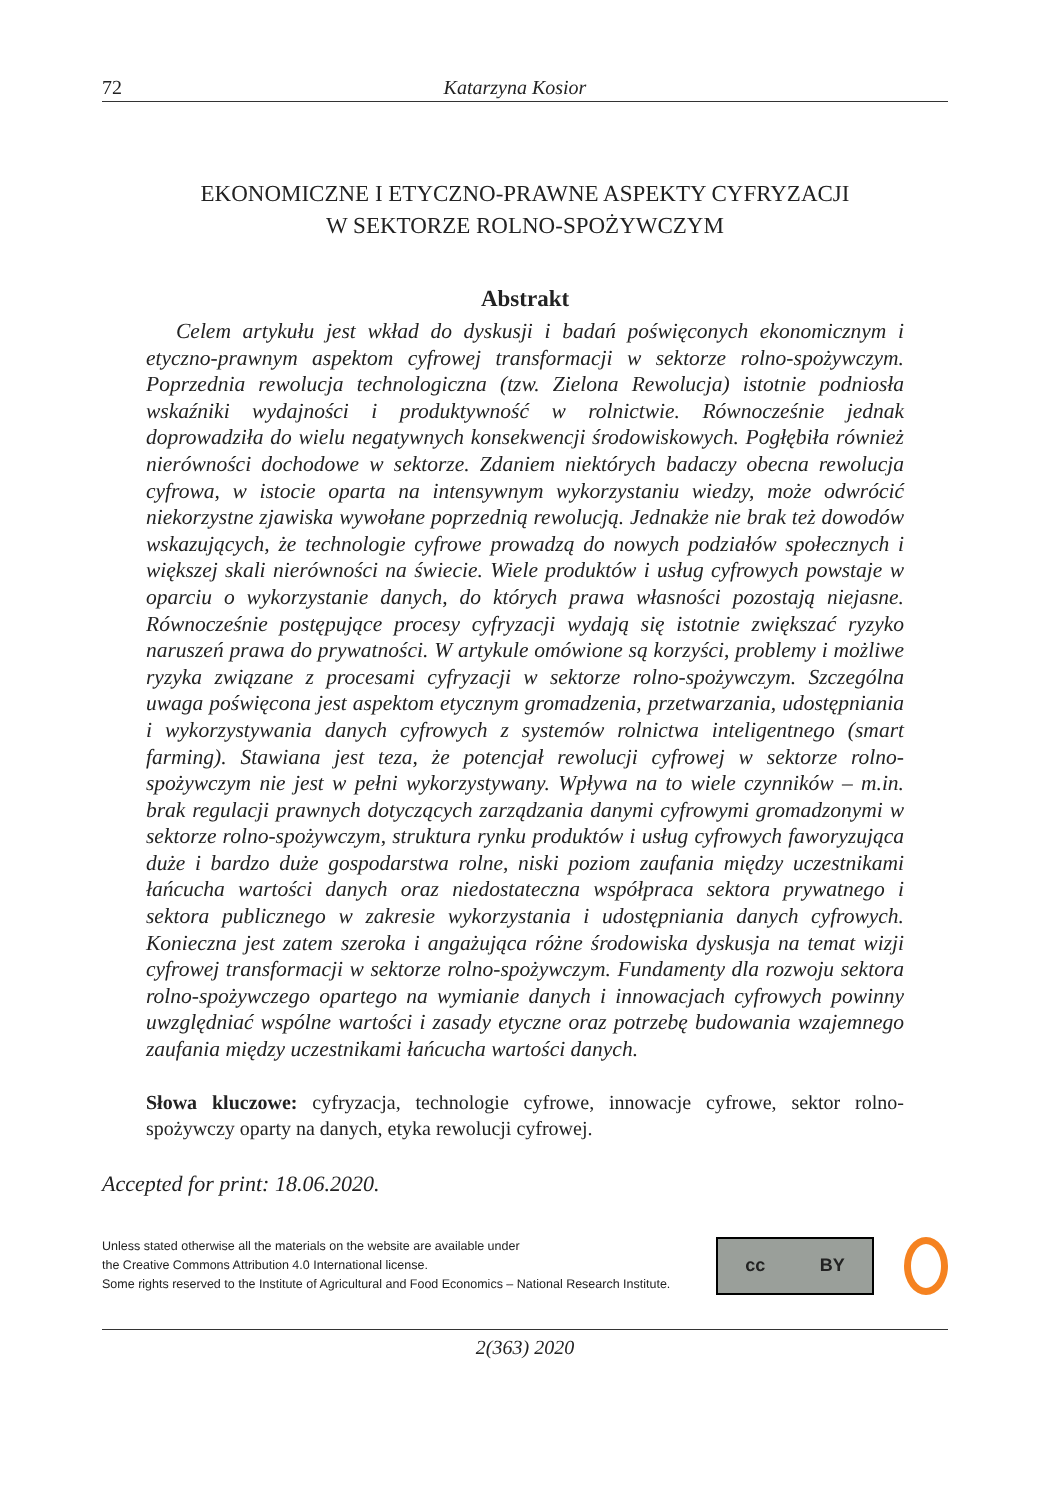72 Katarzyna Kosior
EKONOMICZNE I ETYCZNO-PRAWNE ASPEKTY CYFRYZACJI
W SEKTORZE ROLNO-SPOŻYWCZYM
Abstrakt
Celem artykułu jest wkład do dyskusji i badań poświęconych ekonomicznym i etyczno-prawnym aspektom cyfrowej transformacji w sektorze rolno-spożywczym. Poprzednia rewolucja technologiczna (tzw. Zielona Rewolucja) istotnie podniosła wskaźniki wydajności i produktywność w rolnictwie. Równocześnie jednak doprowadziła do wielu negatywnych konsekwencji środowiskowych. Pogłębiła również nierówności dochodowe w sektorze. Zdaniem niektórych badaczy obecna rewolucja cyfrowa, w istocie oparta na intensywnym wykorzystaniu wiedzy, może odwrócić niekorzystne zjawiska wywołane poprzednią rewolucją. Jednakże nie brak też dowodów wskazujących, że technologie cyfrowe prowadzą do nowych podziałów społecznych i większej skali nierówności na świecie. Wiele produktów i usług cyfrowych powstaje w oparciu o wykorzystanie danych, do których prawa własności pozostają niejasne. Równocześnie postępujące procesy cyfryzacji wydają się istotnie zwiększać ryzyko naruszeń prawa do prywatności. W artykule omówione są korzyści, problemy i możliwe ryzyka związane z procesami cyfryzacji w sektorze rolno-spożywczym. Szczególna uwaga poświęcona jest aspektom etycznym gromadzenia, przetwarzania, udostępniania i wykorzystywania danych cyfrowych z systemów rolnictwa inteligentnego (smart farming). Stawiana jest teza, że potencjał rewolucji cyfrowej w sektorze rolno-spożywczym nie jest w pełni wykorzystywany. Wpływa na to wiele czynników – m.in. brak regulacji prawnych dotyczących zarządzania danymi cyfrowymi gromadzonymi w sektorze rolno-spożywczym, struktura rynku produktów i usług cyfrowych faworyzująca duże i bardzo duże gospodarstwa rolne, niski poziom zaufania między uczestnikami łańcucha wartości danych oraz niedostateczna współpraca sektora prywatnego i sektora publicznego w zakresie wykorzystania i udostępniania danych cyfrowych. Konieczna jest zatem szeroka i angażująca różne środowiska dyskusja na temat wizji cyfrowej transformacji w sektorze rolno-spożywczym. Fundamenty dla rozwoju sektora rolno-spożywczego opartego na wymianie danych i innowacjach cyfrowych powinny uwzględniać wspólne wartości i zasady etyczne oraz potrzebę budowania wzajemnego zaufania między uczestnikami łańcucha wartości danych.
Słowa kluczowe: cyfryzacja, technologie cyfrowe, innowacje cyfrowe, sektor rolno-spożywczy oparty na danych, etyka rewolucji cyfrowej.
Accepted for print: 18.06.2020.
Unless stated otherwise all the materials on the website are available under
the Creative Commons Attribution 4.0 International license.
Some rights reserved to the Institute of Agricultural and Food Economics – National Research Institute.
cc BY
2(363) 2020